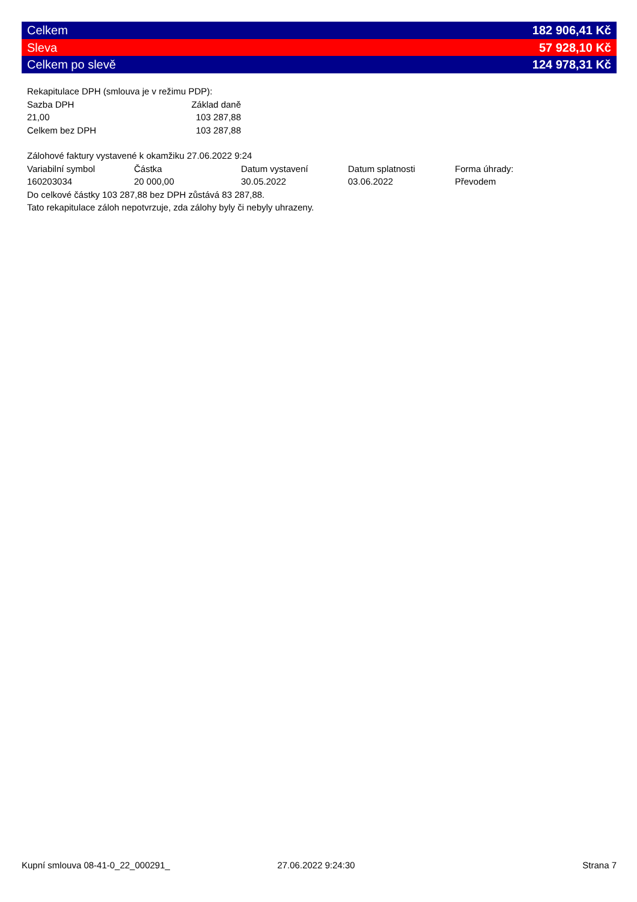Celkem 182 906,41 Kč
Sleva 57 928,10 Kč
Celkem po slevě 124 978,31 Kč
Rekapitulace DPH (smlouva je v režimu PDP):
| Sazba DPH | Základ daně |
| --- | --- |
| 21,00 | 103 287,88 |
| Celkem bez DPH | 103 287,88 |
Zálohové faktury vystavené k okamžiku 27.06.2022 9:24
| Variabilní symbol | Částka | Datum vystavení | Datum splatnosti | Forma úhrady: |
| --- | --- | --- | --- | --- |
| 160203034 | 20 000,00 | 30.05.2022 | 03.06.2022 | Převodem |
Do celkové částky 103 287,88 bez DPH zůstává 83 287,88.
Tato rekapitulace záloh nepotvrzuje, zda zálohy byly či nebyly uhrazeny.
Kupní smlouva 08-41-0_22_000291_ 27.06.2022 9:24:30 Strana 7